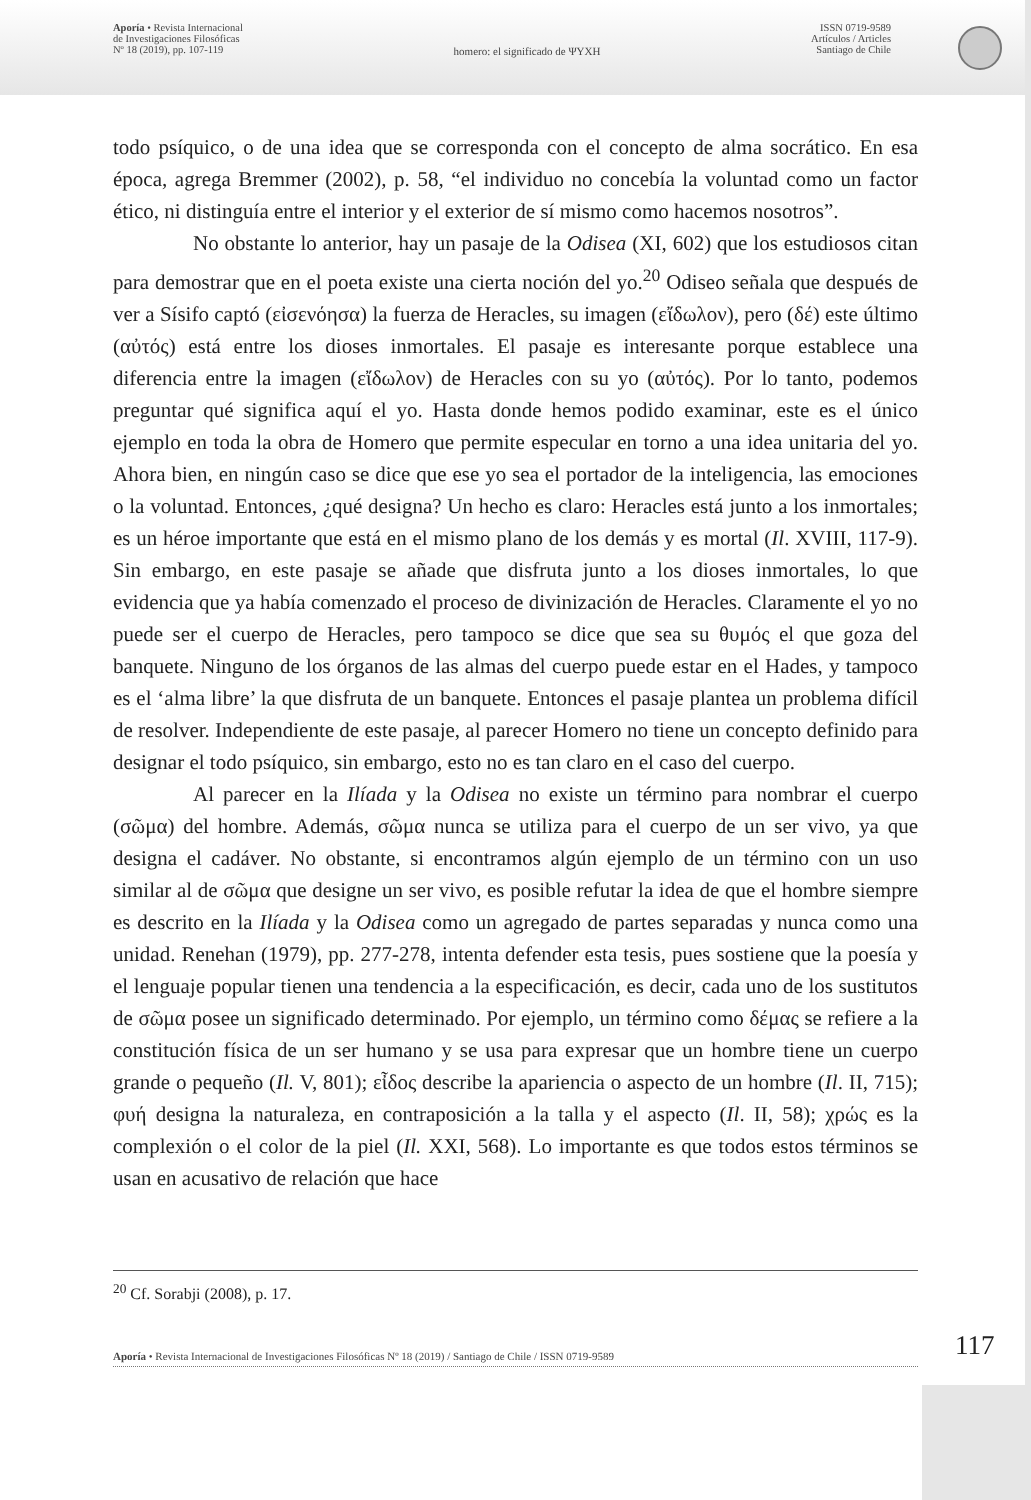Aporía • Revista Internacional
de Investigaciones Filosóficas
Nº 18 (2019), pp. 107-119
homero: el significado de ΨΥΧΗ
ISSN 0719-9589
Artículos / Articles
Santiago de Chile
todo psíquico, o de una idea que se corresponda con el concepto de alma socrático. En esa época, agrega Bremmer (2002), p. 58, “el individuo no concebía la voluntad como un factor ético, ni distinguía entre el interior y el exterior de sí mismo como hacemos nosotros”.
No obstante lo anterior, hay un pasaje de la Odisea (XI, 602) que los estudiosos citan para demostrar que en el poeta existe una cierta noción del yo.<sup>20</sup> Odiseo señala que después de ver a Sísifo captó (εἰσενόησα) la fuerza de Heracles, su imagen (εἴδωλον), pero (δέ) este último (αὐτός) está entre los dioses inmortales. El pasaje es interesante porque establece una diferencia entre la imagen (εἴδωλον) de Heracles con su yo (αὐτός). Por lo tanto, podemos preguntar qué significa aquí el yo. Hasta donde hemos podido examinar, este es el único ejemplo en toda la obra de Homero que permite especular en torno a una idea unitaria del yo. Ahora bien, en ningún caso se dice que ese yo sea el portador de la inteligencia, las emociones o la voluntad. Entonces, ¿qué designa? Un hecho es claro: Heracles está junto a los inmortales; es un héroe importante que está en el mismo plano de los demás y es mortal (Il. XVIII, 117-9). Sin embargo, en este pasaje se añade que disfruta junto a los dioses inmortales, lo que evidencia que ya había comenzado el proceso de divinización de Heracles. Claramente el yo no puede ser el cuerpo de Heracles, pero tampoco se dice que sea su θυμός el que goza del banquete. Ninguno de los órganos de las almas del cuerpo puede estar en el Hades, y tampoco es el ‘alma libre’ la que disfruta de un banquete. Entonces el pasaje plantea un problema difícil de resolver. Independiente de este pasaje, al parecer Homero no tiene un concepto definido para designar el todo psíquico, sin embargo, esto no es tan claro en el caso del cuerpo.
Al parecer en la Ilíada y la Odisea no existe un término para nombrar el cuerpo (σῶμα) del hombre. Además, σῶμα nunca se utiliza para el cuerpo de un ser vivo, ya que designa el cadáver. No obstante, si encontramos algún ejemplo de un término con un uso similar al de σῶμα que designe un ser vivo, es posible refutar la idea de que el hombre siempre es descrito en la Ilíada y la Odisea como un agregado de partes separadas y nunca como una unidad. Renehan (1979), pp. 277-278, intenta defender esta tesis, pues sostiene que la poesía y el lenguaje popular tienen una tendencia a la especificación, es decir, cada uno de los sustitutos de σῶμα posee un significado determinado. Por ejemplo, un término como δέμας se refiere a la constitución física de un ser humano y se usa para expresar que un hombre tiene un cuerpo grande o pequeño (Il. V, 801); εἶδος describe la apariencia o aspecto de un hombre (Il. II, 715); φυή designa la naturaleza, en contraposición a la talla y el aspecto (Il. II, 58); χρώς es la complexión o el color de la piel (Il. XXI, 568). Lo importante es que todos estos términos se usan en acusativo de relación que hace
<sup>20</sup> Cf. Sorabji (2008), p. 17.
Aporía • Revista Internacional de Investigaciones Filosóficas Nº 18 (2019) / Santiago de Chile / ISSN 0719-9589 117